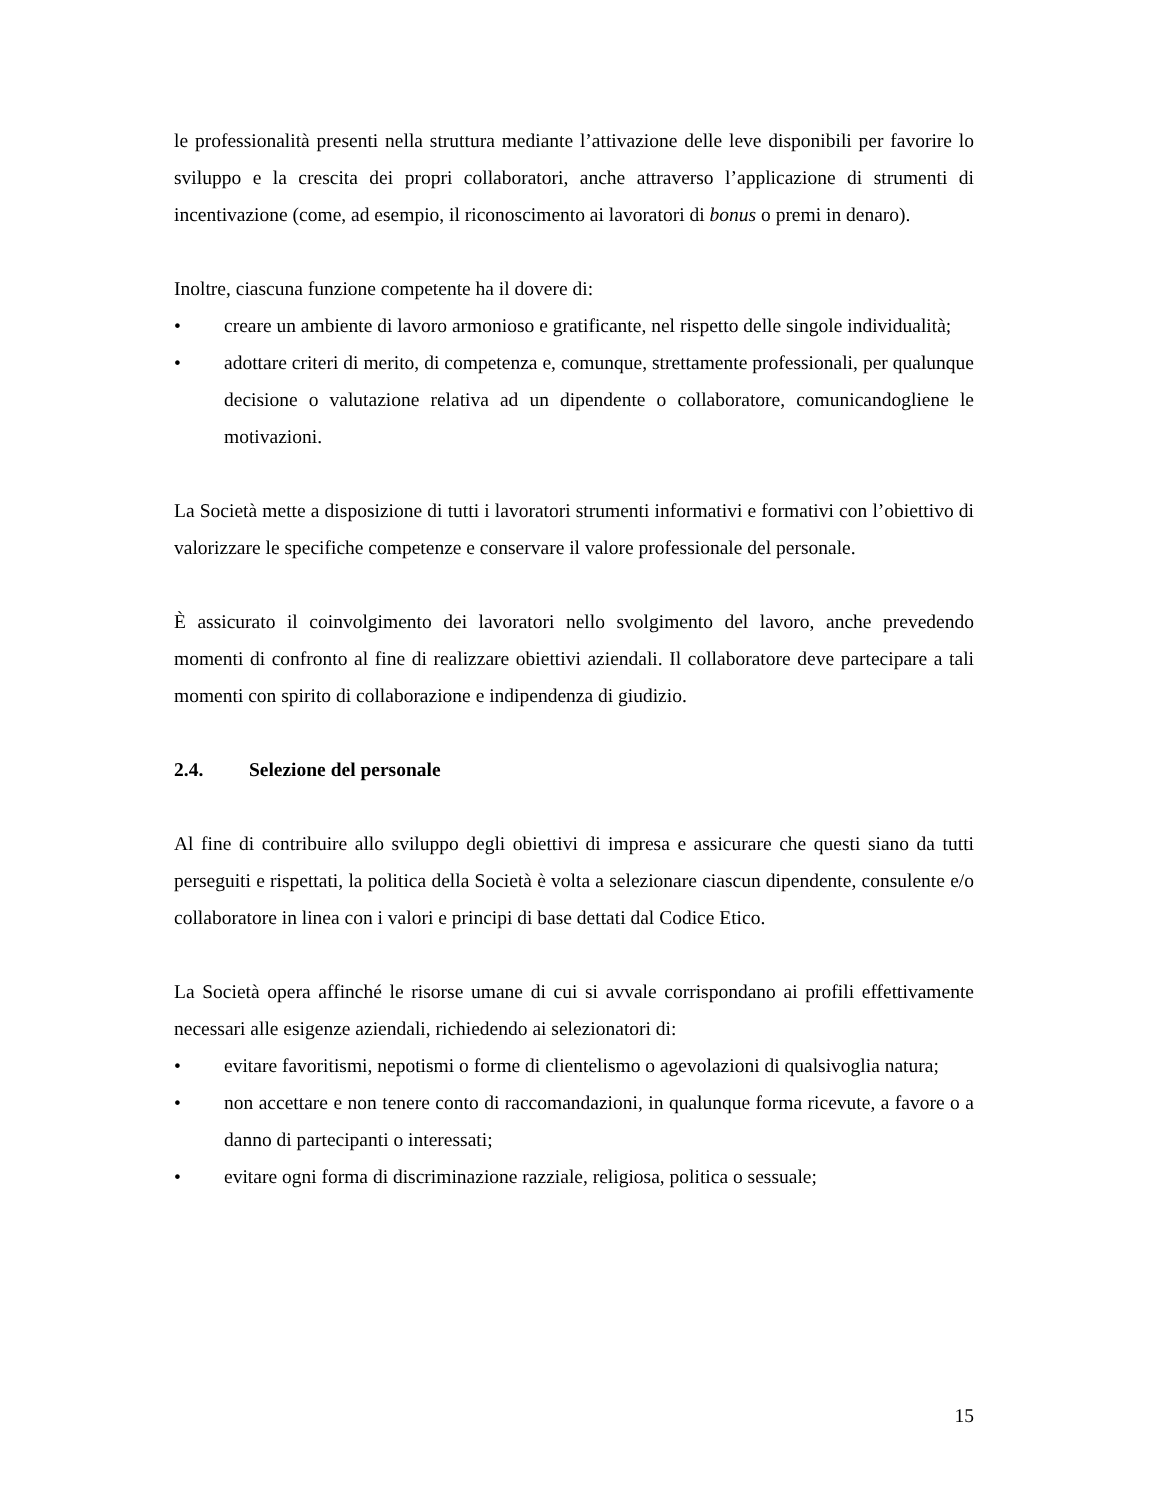le professionalità presenti nella struttura mediante l’attivazione delle leve disponibili per favorire lo sviluppo e la crescita dei propri collaboratori, anche attraverso l’applicazione di strumenti di incentivazione (come, ad esempio, il riconoscimento ai lavoratori di bonus o premi in denaro).
Inoltre, ciascuna funzione competente ha il dovere di:
• creare un ambiente di lavoro armonioso e gratificante, nel rispetto delle singole individualità;
• adottare criteri di merito, di competenza e, comunque, strettamente professionali, per qualunque decisione o valutazione relativa ad un dipendente o collaboratore, comunicandogliene le motivazioni.
La Società mette a disposizione di tutti i lavoratori strumenti informativi e formativi con l’obiettivo di valorizzare le specifiche competenze e conservare il valore professionale del personale.
È assicurato il coinvolgimento dei lavoratori nello svolgimento del lavoro, anche prevedendo momenti di confronto al fine di realizzare obiettivi aziendali. Il collaboratore deve partecipare a tali momenti con spirito di collaborazione e indipendenza di giudizio.
2.4. Selezione del personale
Al fine di contribuire allo sviluppo degli obiettivi di impresa e assicurare che questi siano da tutti perseguiti e rispettati, la politica della Società è volta a selezionare ciascun dipendente, consulente e/o collaboratore in linea con i valori e principi di base dettati dal Codice Etico.
La Società opera affinché le risorse umane di cui si avvale corrispondano ai profili effettivamente necessari alle esigenze aziendali, richiedendo ai selezionatori di:
• evitare favoritismi, nepotismi o forme di clientelismo o agevolazioni di qualsivoglia natura;
• non accettare e non tenere conto di raccomandazioni, in qualunque forma ricevute, a favore o a danno di partecipanti o interessati;
• evitare ogni forma di discriminazione razziale, religiosa, politica o sessuale;
15